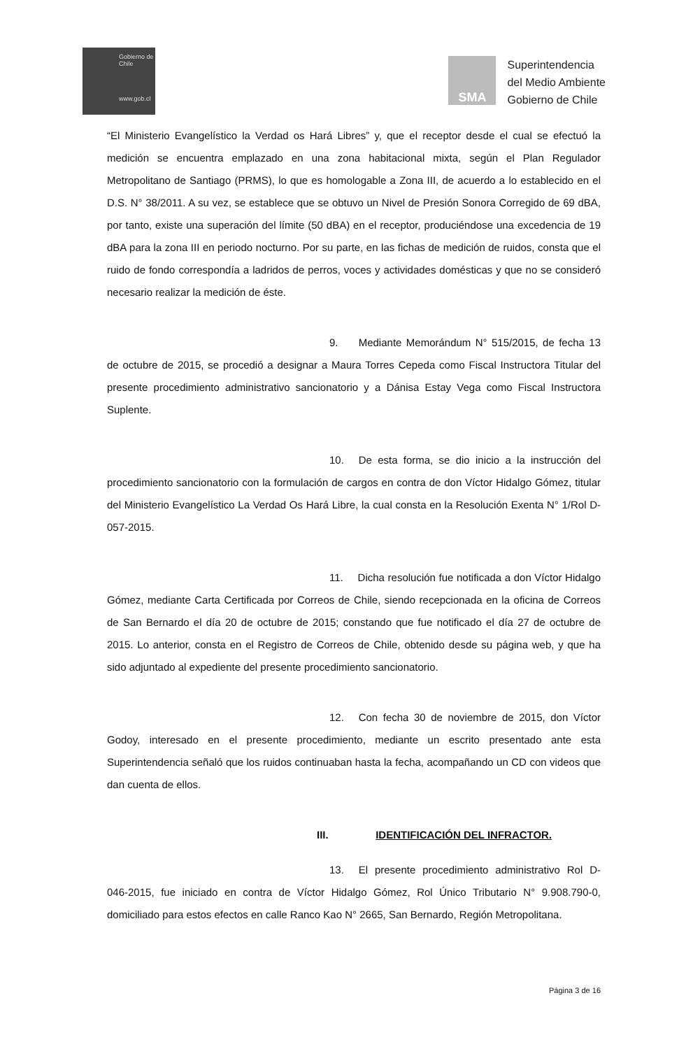Gobierno de Chile
www.gob.cl
SMA
Superintendencia
del Medio Ambiente
Gobierno de Chile
“El Ministerio Evangelístico la Verdad os Hará Libres” y, que el receptor desde el cual se efectuó la medición se encuentra emplazado en una zona habitacional mixta, según el Plan Regulador Metropolitano de Santiago (PRMS), lo que es homologable a Zona III, de acuerdo a lo establecido en el D.S. N° 38/2011. A su vez, se establece que se obtuvo un Nivel de Presión Sonora Corregido de 69 dBA, por tanto, existe una superación del límite (50 dBA) en el receptor, produciéndose una excedencia de 19 dBA para la zona III en periodo nocturno. Por su parte, en las fichas de medición de ruidos, consta que el ruido de fondo correspondía a ladridos de perros, voces y actividades domésticas y que no se consideró necesario realizar la medición de éste.
9. Mediante Memorándum N° 515/2015, de fecha 13 de octubre de 2015, se procedió a designar a Maura Torres Cepeda como Fiscal Instructora Titular del presente procedimiento administrativo sancionatorio y a Dánisa Estay Vega como Fiscal Instructora Suplente.
10. De esta forma, se dio inicio a la instrucción del procedimiento sancionatorio con la formulación de cargos en contra de don Víctor Hidalgo Gómez, titular del Ministerio Evangelístico La Verdad Os Hará Libre, la cual consta en la Resolución Exenta N° 1/Rol D-057-2015.
11. Dicha resolución fue notificada a don Víctor Hidalgo Gómez, mediante Carta Certificada por Correos de Chile, siendo recepcionada en la oficina de Correos de San Bernardo el día 20 de octubre de 2015; constando que fue notificado el día 27 de octubre de 2015. Lo anterior, consta en el Registro de Correos de Chile, obtenido desde su página web, y que ha sido adjuntado al expediente del presente procedimiento sancionatorio.
12. Con fecha 30 de noviembre de 2015, don Víctor Godoy, interesado en el presente procedimiento, mediante un escrito presentado ante esta Superintendencia señaló que los ruidos continuaban hasta la fecha, acompañando un CD con videos que dan cuenta de ellos.
III. IDENTIFICACIÓN DEL INFRACTOR.
13. El presente procedimiento administrativo Rol D-046-2015, fue iniciado en contra de Víctor Hidalgo Gómez, Rol Único Tributario N° 9.908.790-0, domiciliado para estos efectos en calle Ranco Kao N° 2665, San Bernardo, Región Metropolitana.
Página 3 de 16